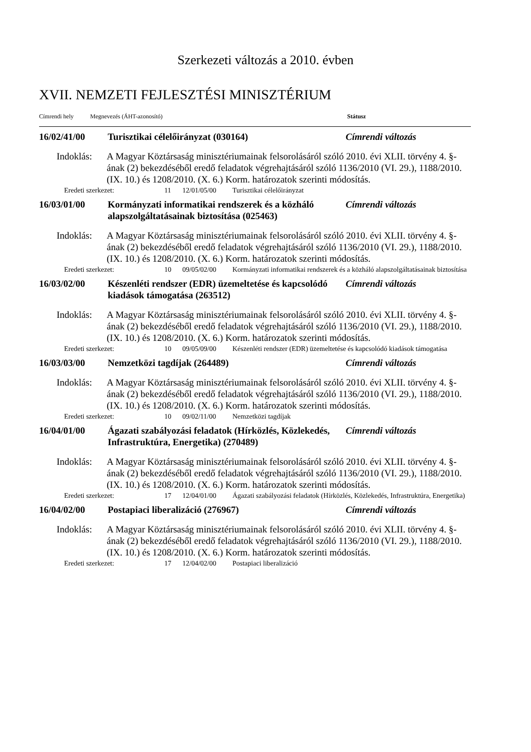Szerkezeti változás a 2010. évben
XVII. NEMZETI FEJLESZTÉSI MINISZTÉRIUM
Címrendi hely Megnevezés (ÁHT-azonosító) Státusz
16/02/41/00 Turisztikai célelőirányzat (030164) Címrendi változás
Indoklás:
A Magyar Köztársaság minisztériumainak felsorolásáról szóló 2010. évi XLII. törvény 4. §-ának (2) bekezdéséből eredő feladatok végrehajtásáról szóló 1136/2010 (VI. 29.), 1188/2010. (IX. 10.) és 1208/2010. (X. 6.) Korm. határozatok szerinti módosítás.
Eredeti szerkezet: 11 12/01/05/00 Turisztikai célelőirányzat
16/03/01/00 Kormányzati informatikai rendszerek és a közháló alapszolgáltatásainak biztosítása (025463)
Címrendi változás
Indoklás:
A Magyar Köztársaság minisztériumainak felsorolásáról szóló 2010. évi XLII. törvény 4. §-ának (2) bekezdéséből eredő feladatok végrehajtásáról szóló 1136/2010 (VI. 29.), 1188/2010. (IX. 10.) és 1208/2010. (X. 6.) Korm. határozatok szerinti módosítás.
Eredeti szerkezet: 10 09/05/02/00 Kormányzati informatikai rendszerek és a közháló alapszolgáltatásainak biztosítása
16/03/02/00 Készenléti rendszer (EDR) üzemeltetése és kapcsolódó kiadások támogatása (263512)
Címrendi változás
Indoklás:
A Magyar Köztársaság minisztériumainak felsorolásáról szóló 2010. évi XLII. törvény 4. §-ának (2) bekezdéséből eredő feladatok végrehajtásáról szóló 1136/2010 (VI. 29.), 1188/2010. (IX. 10.) és 1208/2010. (X. 6.) Korm. határozatok szerinti módosítás.
Eredeti szerkezet: 10 09/05/09/00 Készenléti rendszer (EDR) üzemeltetése és kapcsolódó kiadások támogatása
16/03/03/00 Nemzetközi tagdíjak (264489) Címrendi változás
Indoklás:
A Magyar Köztársaság minisztériumainak felsorolásáról szóló 2010. évi XLII. törvény 4. §-ának (2) bekezdéséből eredő feladatok végrehajtásáról szóló 1136/2010 (VI. 29.), 1188/2010. (IX. 10.) és 1208/2010. (X. 6.) Korm. határozatok szerinti módosítás.
Eredeti szerkezet: 10 09/02/11/00 Nemzetközi tagdíjak
16/04/01/00 Ágazati szabályozási feladatok (Hírközlés, Közlekedés, Infrastruktúra, Energetika) (270489)
Címrendi változás
Indoklás:
A Magyar Köztársaság minisztériumainak felsorolásáról szóló 2010. évi XLII. törvény 4. §-ának (2) bekezdéséből eredő feladatok végrehajtásáról szóló 1136/2010 (VI. 29.), 1188/2010. (IX. 10.) és 1208/2010. (X. 6.) Korm. határozatok szerinti módosítás.
Eredeti szerkezet: 17 12/04/01/00 Ágazati szabályozási feladatok (Hírközlés, Közlekedés, Infrastruktúra, Energetika)
16/04/02/00 Postapiaci liberalizáció (276967) Címrendi változás
Indoklás:
A Magyar Köztársaság minisztériumainak felsorolásáról szóló 2010. évi XLII. törvény 4. §-ának (2) bekezdéséből eredő feladatok végrehajtásáról szóló 1136/2010 (VI. 29.), 1188/2010. (IX. 10.) és 1208/2010. (X. 6.) Korm. határozatok szerinti módosítás.
Eredeti szerkezet: 17 12/04/02/00 Postapiaci liberalizáció